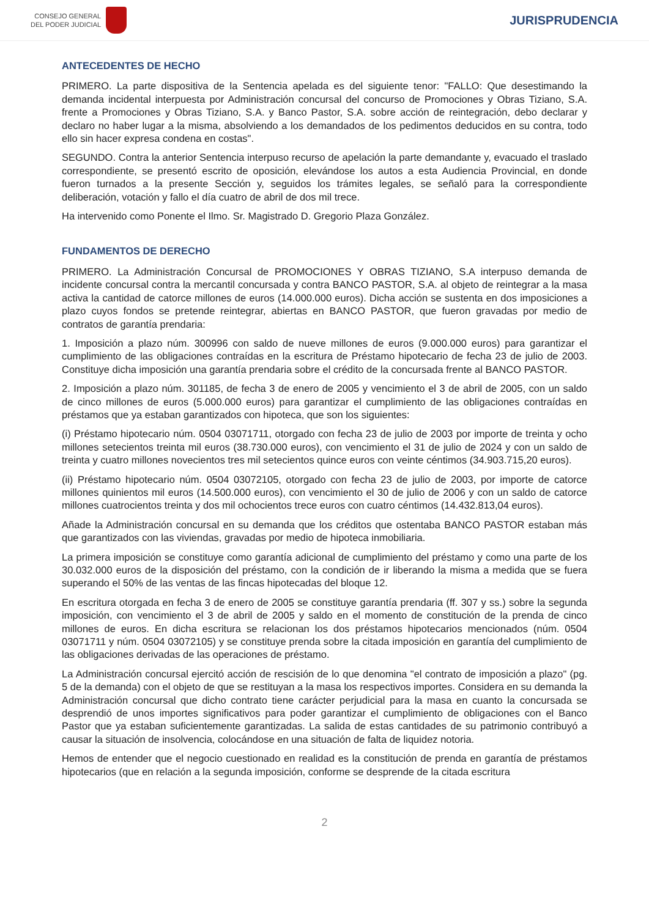CONSEJO GENERAL
DEL PODER JUDICIAL
JURISPRUDENCIA
ANTECEDENTES DE HECHO
PRIMERO. La parte dispositiva de la Sentencia apelada es del siguiente tenor: "FALLO: Que desestimando la demanda incidental interpuesta por Administración concursal del concurso de Promociones y Obras Tiziano, S.A. frente a Promociones y Obras Tiziano, S.A. y Banco Pastor, S.A. sobre acción de reintegración, debo declarar y declaro no haber lugar a la misma, absolviendo a los demandados de los pedimentos deducidos en su contra, todo ello sin hacer expresa condena en costas".
SEGUNDO. Contra la anterior Sentencia interpuso recurso de apelación la parte demandante y, evacuado el traslado correspondiente, se presentó escrito de oposición, elevándose los autos a esta Audiencia Provincial, en donde fueron turnados a la presente Sección y, seguidos los trámites legales, se señaló para la correspondiente deliberación, votación y fallo el día cuatro de abril de dos mil trece.
Ha intervenido como Ponente el Ilmo. Sr. Magistrado D. Gregorio Plaza González.
FUNDAMENTOS DE DERECHO
PRIMERO. La Administración Concursal de PROMOCIONES Y OBRAS TIZIANO, S.A interpuso demanda de incidente concursal contra la mercantil concursada y contra BANCO PASTOR, S.A. al objeto de reintegrar a la masa activa la cantidad de catorce millones de euros (14.000.000 euros). Dicha acción se sustenta en dos imposiciones a plazo cuyos fondos se pretende reintegrar, abiertas en BANCO PASTOR, que fueron gravadas por medio de contratos de garantía prendaria:
1. Imposición a plazo núm. 300996 con saldo de nueve millones de euros (9.000.000 euros) para garantizar el cumplimiento de las obligaciones contraídas en la escritura de Préstamo hipotecario de fecha 23 de julio de 2003. Constituye dicha imposición una garantía prendaria sobre el crédito de la concursada frente al BANCO PASTOR.
2. Imposición a plazo núm. 301185, de fecha 3 de enero de 2005 y vencimiento el 3 de abril de 2005, con un saldo de cinco millones de euros (5.000.000 euros) para garantizar el cumplimiento de las obligaciones contraídas en préstamos que ya estaban garantizados con hipoteca, que son los siguientes:
(i) Préstamo hipotecario núm. 0504 03071711, otorgado con fecha 23 de julio de 2003 por importe de treinta y ocho millones setecientos treinta mil euros (38.730.000 euros), con vencimiento el 31 de julio de 2024 y con un saldo de treinta y cuatro millones novecientos tres mil setecientos quince euros con veinte céntimos (34.903.715,20 euros).
(ii) Préstamo hipotecario núm. 0504 03072105, otorgado con fecha 23 de julio de 2003, por importe de catorce millones quinientos mil euros (14.500.000 euros), con vencimiento el 30 de julio de 2006 y con un saldo de catorce millones cuatrocientos treinta y dos mil ochocientos trece euros con cuatro céntimos (14.432.813,04 euros).
Añade la Administración concursal en su demanda que los créditos que ostentaba BANCO PASTOR estaban más que garantizados con las viviendas, gravadas por medio de hipoteca inmobiliaria.
La primera imposición se constituye como garantía adicional de cumplimiento del préstamo y como una parte de los 30.032.000 euros de la disposición del préstamo, con la condición de ir liberando la misma a medida que se fuera superando el 50% de las ventas de las fincas hipotecadas del bloque 12.
En escritura otorgada en fecha 3 de enero de 2005 se constituye garantía prendaria (ff. 307 y ss.) sobre la segunda imposición, con vencimiento el 3 de abril de 2005 y saldo en el momento de constitución de la prenda de cinco millones de euros. En dicha escritura se relacionan los dos préstamos hipotecarios mencionados (núm. 0504 03071711 y núm. 0504 03072105) y se constituye prenda sobre la citada imposición en garantía del cumplimiento de las obligaciones derivadas de las operaciones de préstamo.
La Administración concursal ejercitó acción de rescisión de lo que denomina "el contrato de imposición a plazo" (pg. 5 de la demanda) con el objeto de que se restituyan a la masa los respectivos importes. Considera en su demanda la Administración concursal que dicho contrato tiene carácter perjudicial para la masa en cuanto la concursada se desprendió de unos importes significativos para poder garantizar el cumplimiento de obligaciones con el Banco Pastor que ya estaban suficientemente garantizadas. La salida de estas cantidades de su patrimonio contribuyó a causar la situación de insolvencia, colocándose en una situación de falta de liquidez notoria.
Hemos de entender que el negocio cuestionado en realidad es la constitución de prenda en garantía de préstamos hipotecarios (que en relación a la segunda imposición, conforme se desprende de la citada escritura
2